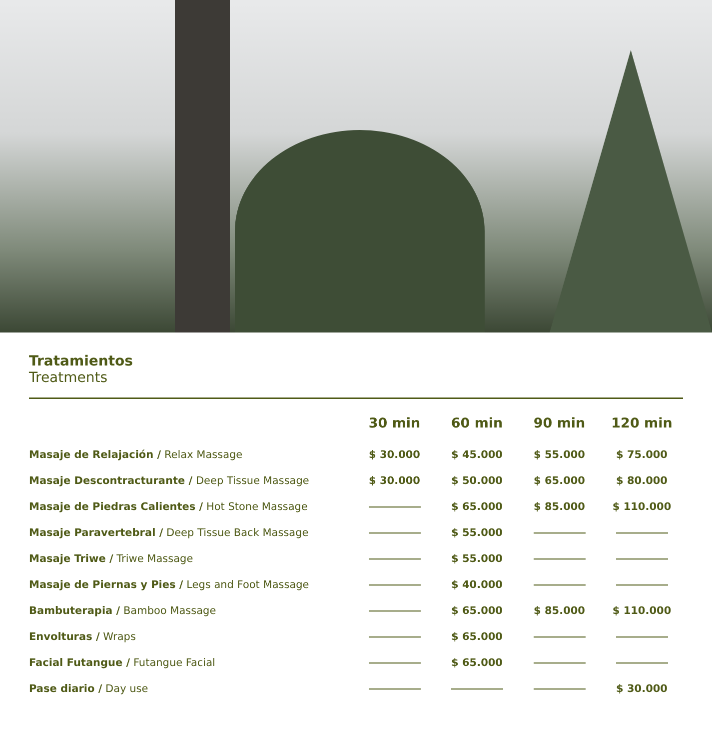Tratamientos
Treatments
| | 30 min | 60 min | 90 min | 120 min |
| --- | --- | --- | --- | --- |
| Masaje de Relajación / Relax Massage | $ 30.000 | $ 45.000 | $ 55.000 | $ 75.000 |
| Masaje Descontracturante / Deep Tissue Massage | $ 30.000 | $ 50.000 | $ 65.000 | $ 80.000 |
| Masaje de Piedras Calientes / Hot Stone Massage | | $ 65.000 | $ 85.000 | $ 110.000 |
| Masaje Paravertebral / Deep Tissue Back Massage | | $ 55.000 | | |
| Masaje Triwe / Triwe Massage | | $ 55.000 | | |
| Masaje de Piernas y Pies / Legs and Foot Massage | | $ 40.000 | | |
| Bambuterapia / Bamboo Massage | | $ 65.000 | $ 85.000 | $ 110.000 |
| Envolturas / Wraps | | $ 65.000 | | |
| Facial Futangue / Futangue Facial | | $ 65.000 | | |
| Pase diario / Day use | | | | $ 30.000 |